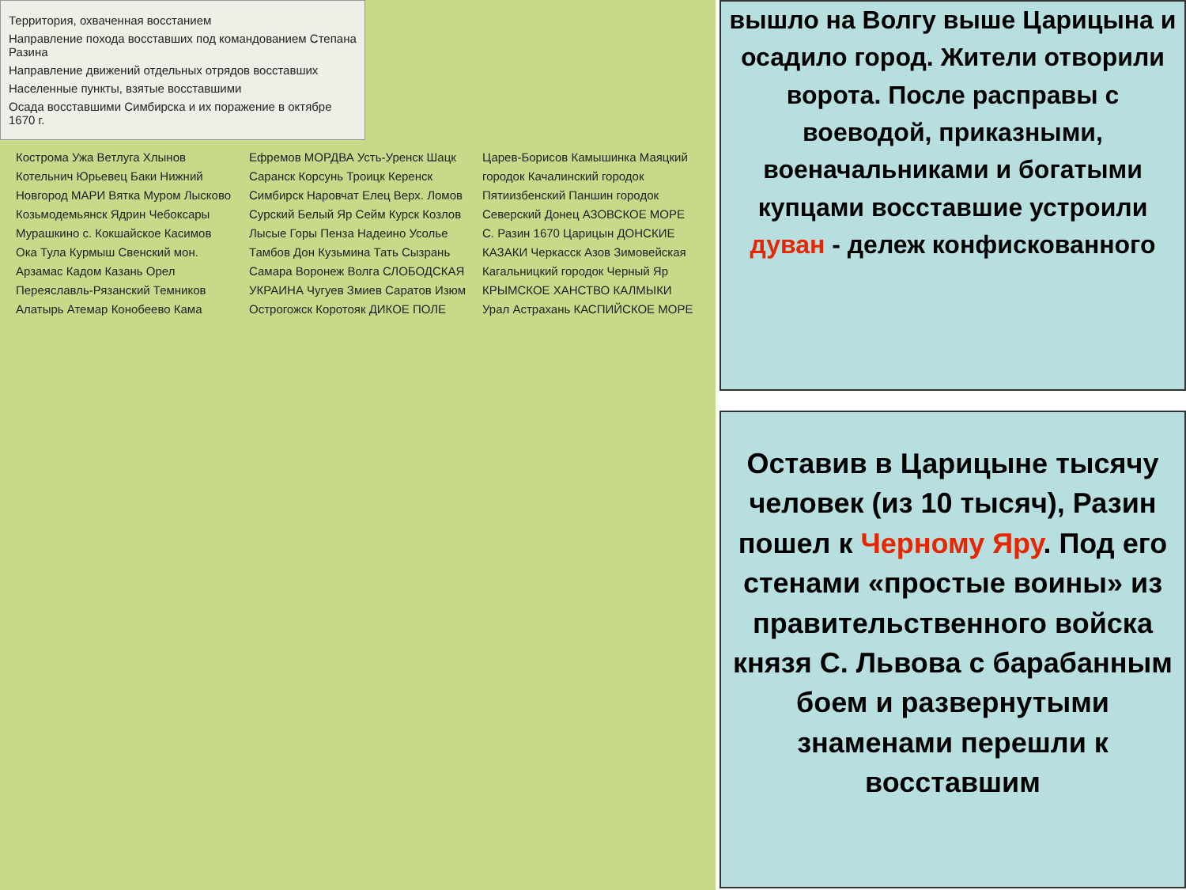Территория, охваченная восстанием
Направление похода восставших под командованием Степана Разина
Направление движений отдельных отрядов восставших
Населенные пункты, взятые восставшими
Осада восставшими Симбирска и их поражение в октябре 1670 г.
Кострома Ужа Ветлуга Хлынов Котельнич Юрьевец Баки Нижний Новгород МАРИ Вятка Муром Лысково Козьмодемьянск Ядрин Чебоксары Мурашкино с. Кокшайское Касимов Ока Тула Курмыш Свенский мон. Арзамас Кадом Казань Орел Переяславль-Рязанский Темников Алатырь Атемар Конобеево Кама Ефремов МОРДВА Усть-Уренск Шацк Саранск Корсунь Троицк Керенск Симбирск Наровчат Елец Верх. Ломов Сурский Белый Яр Сейм Курск Козлов Лысые Горы Пенза Надеино Усолье Тамбов Дон Кузьмина Тать Сызрань Самара Воронеж Волга СЛОБОДСКАЯ УКРАИНА Чугуев Змиев Саратов Изюм Острогожск Коротояк ДИКОЕ ПОЛЕ Царев-Борисов Камышинка Маяцкий городок Качалинский городок Пятиизбенский Паншин городок Северский Донец АЗОВСКОЕ МОРЕ С. Разин 1670 Царицын ДОНСКИЕ КАЗАКИ Черкасск Азов Зимовейская Кагальницкий городок Черный Яр КРЫМСКОЕ ХАНСТВО КАЛМЫКИ Урал Астрахань КАСПИЙСКОЕ МОРЕ
вышло на Волгу выше Царицына и осадило город. Жители отворили ворота. После расправы с воеводой, приказными, военачальниками и богатыми купцами восставшие устроили дуван - дележ конфискованного
Оставив в Царицыне тысячу человек (из 10 тысяч), Разин пошел к Черному Яру. Под его стенами «простые воины» из правительственного войска князя С. Львова с барабанным боем и развернутыми знаменами перешли к восставшим